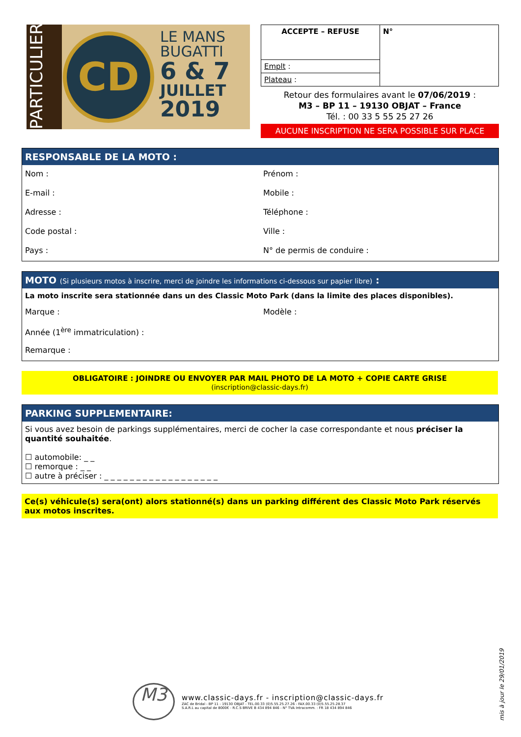PARTICULIERS
CD
LE MANS
BUGATTI
6 & 7
JUILLET
2019
| ACCEPTE – REFUSE | N° |
| Emplt : | |
| Plateau : | |
Retour des formulaires avant le 07/06/2019 :
M3 – BP 11 – 19130 OBJAT – France
Tél. : 00 33 5 55 25 27 26
AUCUNE INSCRIPTION NE SERA POSSIBLE SUR PLACE
RESPONSABLE DE LA MOTO :
Nom :
Prénom :
E-mail :
Mobile :
Adresse :
Téléphone :
Code postal :
Ville :
Pays :
N° de permis de conduire :
MOTO (Si plusieurs motos à inscrire, merci de joindre les informations ci-dessous sur papier libre) :
La moto inscrite sera stationnée dans un des Classic Moto Park (dans la limite des places disponibles).
Marque :
Modèle :
Année (1<sup>ère</sup> immatriculation) :
Remarque :
OBLIGATOIRE : JOINDRE OU ENVOYER PAR MAIL PHOTO DE LA MOTO + COPIE CARTE GRISE
(inscription@classic-days.fr)
PARKING SUPPLEMENTAIRE:
Si vous avez besoin de parkings supplémentaires, merci de cocher la case correspondante et nous préciser la quantité souhaitée.
☐ automobile: _ _
☐ remorque : _ _
☐ autre à préciser : _ _ _ _ _ _ _ _ _ _ _ _ _ _ _ _ _ _
Ce(s) véhicule(s) sera(ont) alors stationné(s) dans un parking différent des Classic Moto Park réservés aux motos inscrites.
M3
www.classic-days.fr - inscription@classic-days.fr
ZAC de Bridal - BP 11 - 19130 OBJAT - TEL.00.33 (0)5.55.25.27.26 - FAX.00.33 (0)5.55.25.28.37
S.A.R.L au capital de 8000€ - R.C.S BRIVE B 434 894 846 - N° TVA Intracomm. : FR 18 434 894 846
mis à jour le 29/01/2019